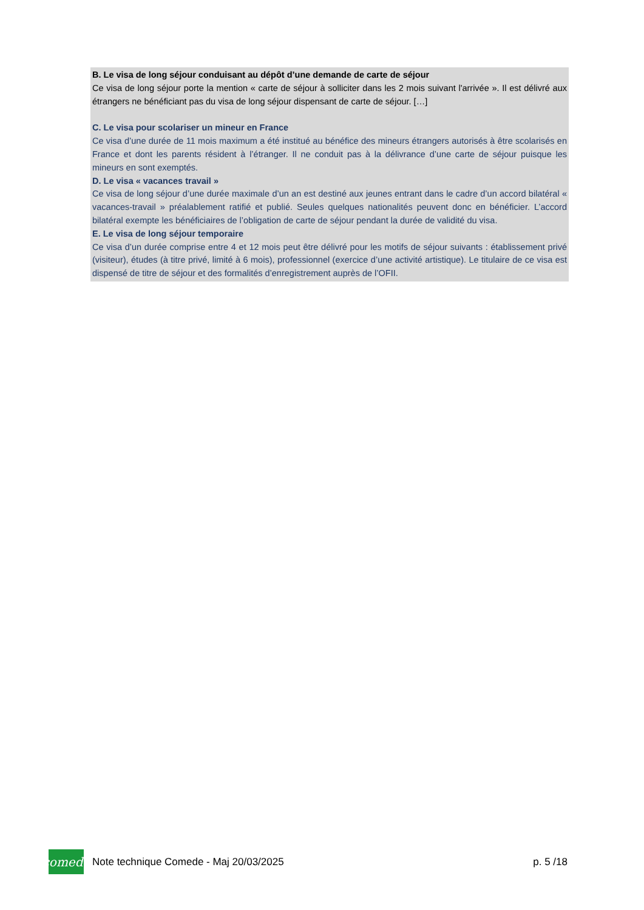B. Le visa de long séjour conduisant au dépôt d’une demande de carte de séjour
Ce visa de long séjour porte la mention « carte de séjour à solliciter dans les 2 mois suivant l'arrivée ». Il est délivré aux étrangers ne bénéficiant pas du visa de long séjour dispensant de carte de séjour. […]
C. Le visa pour scolariser un mineur en France
Ce visa d’une durée de 11 mois maximum a été institué au bénéfice des mineurs étrangers autorisés à être scolarisés en France et dont les parents résident à l’étranger. Il ne conduit pas à la délivrance d’une carte de séjour puisque les mineurs en sont exemptés.
D. Le visa « vacances travail »
Ce visa de long séjour d’une durée maximale d’un an est destiné aux jeunes entrant dans le cadre d’un accord bilatéral « vacances-travail » préalablement ratifié et publié. Seules quelques nationalités peuvent donc en bénéficier. L’accord bilatéral exempte les bénéficiaires de l’obligation de carte de séjour pendant la durée de validité du visa.
E. Le visa de long séjour temporaire
Ce visa d’un durée comprise entre 4 et 12 mois peut être délivré pour les motifs de séjour suivants : établissement privé (visiteur), études (à titre privé, limité à 6 mois), professionnel (exercice d’une activité artistique). Le titulaire de ce visa est dispensé de titre de séjour et des formalités d’enregistrement auprès de l’OFII.
comede
Note technique Comede - Maj 20/03/2025 p. 5 /18